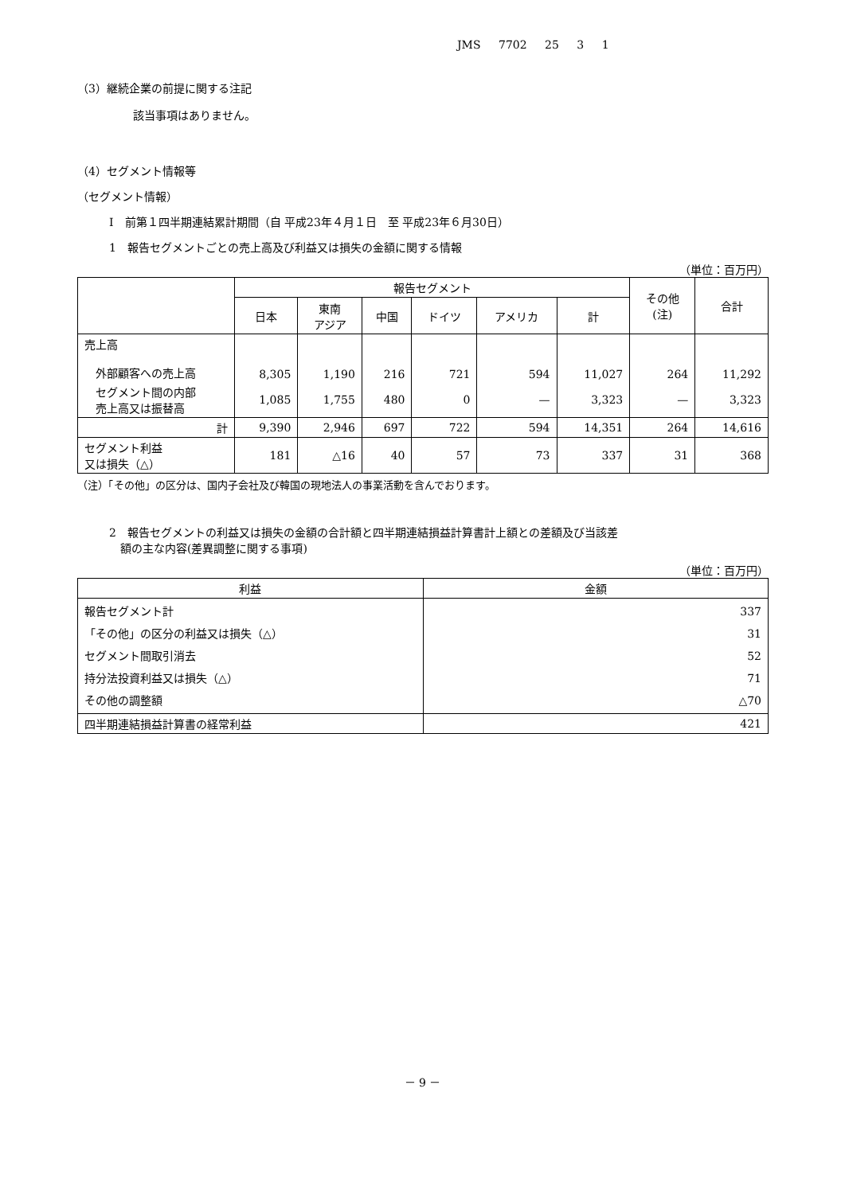JMS 7702 25 3 1
（3）継続企業の前提に関する注記
該当事項はありません。
（4）セグメント情報等
（セグメント情報）
Ⅰ　前第１四半期連結累計期間（自 平成23年４月１日　至 平成23年６月30日）
1　報告セグメントごとの売上高及び利益又は損失の金額に関する情報
（単位：百万円）
| | 報告セグメント | | | | | | その他 (注) | 合計 |
| --- | --- | --- | --- | --- | --- | --- | --- | --- |
| | 日本 | 東南 アジア | 中国 | ドイツ | アメリカ | 計 | | |
| 売上高 外部顧客への売上高 | 8,305 | 1,190 | 216 | 721 | 594 | 11,027 | 264 | 11,292 |
| セグメント間の内部 売上高又は振替高 | 1,085 | 1,755 | 480 | 0 | — | 3,323 | — | 3,323 |
| 計 | 9,390 | 2,946 | 697 | 722 | 594 | 14,351 | 264 | 14,616 |
| セグメント利益 又は損失（△） | 181 | △16 | 40 | 57 | 73 | 337 | 31 | 368 |
（注）「その他」の区分は、国内子会社及び韓国の現地法人の事業活動を含んでおります。
2　報告セグメントの利益又は損失の金額の合計額と四半期連結損益計算書計上額との差額及び当該差
　額の主な内容(差異調整に関する事項)
（単位：百万円）
| 利益 | 金額 |
| --- | --- |
| 報告セグメント計 「その他」の区分の利益又は損失（△） セグメント間取引消去 持分法投資利益又は損失（△） その他の調整額 | 337 31 52 71 △70 |
| 四半期連結損益計算書の経常利益 | 421 |
－ 9 －